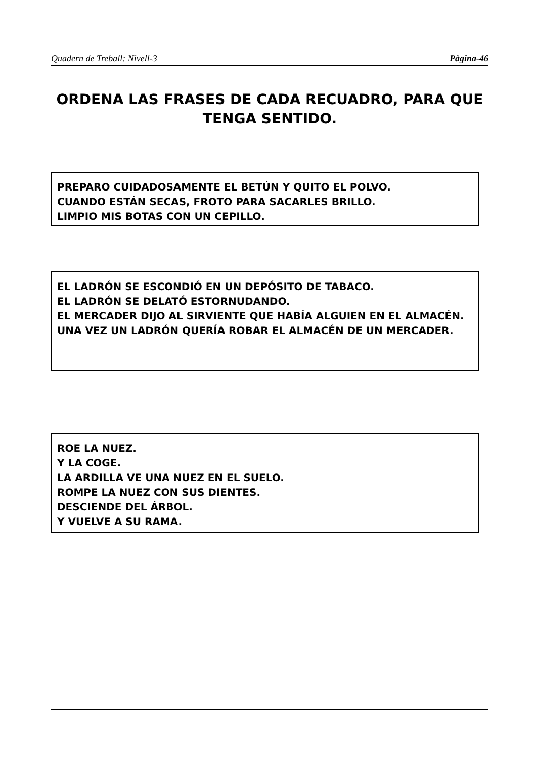Quadern de Treball: Nivell-3 Pàgina-46
ORDENA LAS FRASES DE CADA RECUADRO, PARA QUE TENGA SENTIDO.
PREPARO CUIDADOSAMENTE EL BETÚN Y QUITO EL POLVO.
CUANDO ESTÁN SECAS, FROTO PARA SACARLES BRILLO.
LIMPIO MIS BOTAS CON UN CEPILLO.
EL LADRÓN SE ESCONDIÓ EN UN DEPÓSITO DE TABACO.
EL LADRÓN SE DELATÓ ESTORNUDANDO.
EL MERCADER DIJO AL SIRVIENTE QUE HABÍA ALGUIEN EN EL ALMACÉN.
UNA VEZ UN LADRÓN QUERÍA ROBAR EL ALMACÉN DE UN MERCADER.
ROE LA NUEZ.
Y LA COGE.
LA ARDILLA VE UNA NUEZ EN EL SUELO.
ROMPE LA NUEZ CON SUS DIENTES.
DESCIENDE DEL ÁRBOL.
Y VUELVE A SU RAMA.